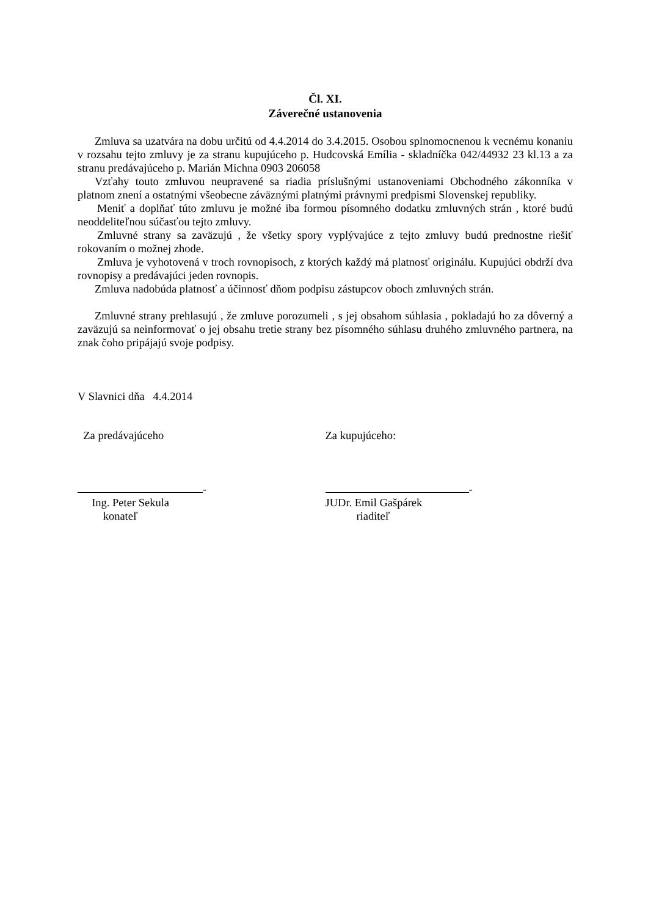Čl. XI.
Záverečné ustanovenia
Zmluva sa uzatvára na dobu určitú od 4.4.2014 do 3.4.2015. Osobou splnomocnenou k vecnému konaniu v rozsahu tejto zmluvy je za stranu kupujúceho p. Hudcovská Emília - skladníčka 042/44932 23 kl.13 a za stranu predávajúceho p. Marián Michna 0903 206058
Vzťahy touto zmluvou neupravené sa riadia príslušnými ustanoveniami Obchodného zákonníka v platnom znení a ostatnými všeobecne záväznými platnými právnymi predpismi Slovenskej republiky.
Meniť a doplňať túto zmluvu je možné iba formou písomného dodatku zmluvných strán , ktoré budú neoddeliteľnou súčasťou tejto zmluvy.
Zmluvné strany sa zaväzujú , že všetky spory vyplývajúce z tejto zmluvy budú prednostne riešiť rokovaním o možnej zhode.
Zmluva je vyhotovená v troch rovnopisoch, z ktorých každý má platnosť originálu. Kupujúci obdrží dva rovnopisy a predávajúci jeden rovnopis.
Zmluva nadobúda platnosť a účinnosť dňom podpisu zástupcov oboch zmluvných strán.
Zmluvné strany prehlasujú , že zmluve porozumeli , s jej obsahom súhlasia , pokladajú ho za dôverný a zaväzujú sa neinformovať o jej obsahu tretie strany bez písomného súhlasu druhého zmluvného partnera, na znak čoho pripájajú svoje podpisy.
V Slavnici dňa 4.4.2014
Za predávajúceho
-
Ing. Peter Sekula
konateľ
Za kupujúceho:
-
JUDr. Emil Gašpárek
riaditeľ